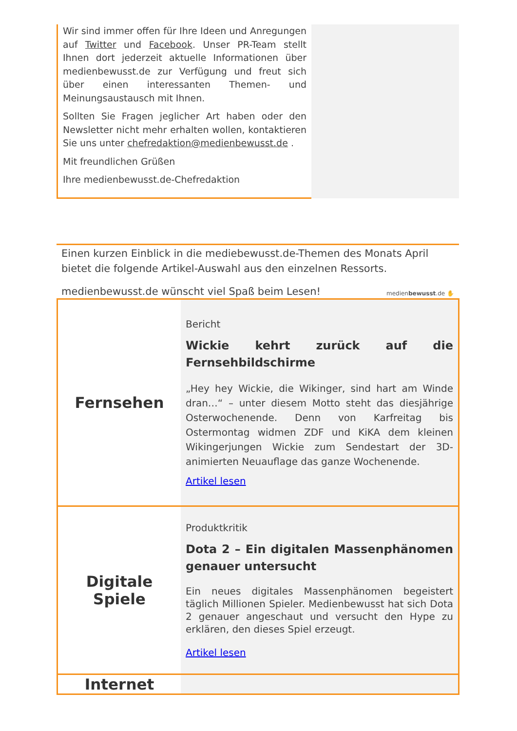Wir sind immer offen für Ihre Ideen und Anregungen auf Twitter und Facebook. Unser PR-Team stellt Ihnen dort jederzeit aktuelle Informationen über medienbewusst.de zur Verfügung und freut sich über einen interessanten Themen- und Meinungsaustausch mit Ihnen.
Sollten Sie Fragen jeglicher Art haben oder den Newsletter nicht mehr erhalten wollen, kontaktieren Sie uns unter chefredaktion@medienbewusst.de .
Mit freundlichen Grüßen
Ihre medienbewusst.de-Chefredaktion
Einen kurzen Einblick in die mediebewusst.de-Themen des Monats April bietet die folgende Artikel-Auswahl aus den einzelnen Ressorts.
medienbewusst.de ✋
medienbewusst.de wünscht viel Spaß beim Lesen!
| Fernsehen | Bericht Wickie kehrt zurück auf die Fernsehbildschirme „Hey hey Wickie, die Wikinger, sind hart am Winde dran…“ – unter diesem Motto steht das diesjährige Osterwochenende. Denn von Karfreitag bis Ostermontag widmen ZDF und KiKA dem kleinen Wikingerjungen Wickie zum Sendestart der 3D-animierten Neuauflage das ganze Wochenende. Artikel lesen |
| Digitale Spiele | Produktkritik Dota 2 – Ein digitalen Massenphänomen genauer untersucht Ein neues digitales Massenphänomen begeistert täglich Millionen Spieler. Medienbewusst hat sich Dota 2 genauer angeschaut und versucht den Hype zu erklären, den dieses Spiel erzeugt. Artikel lesen |
| Internet | |